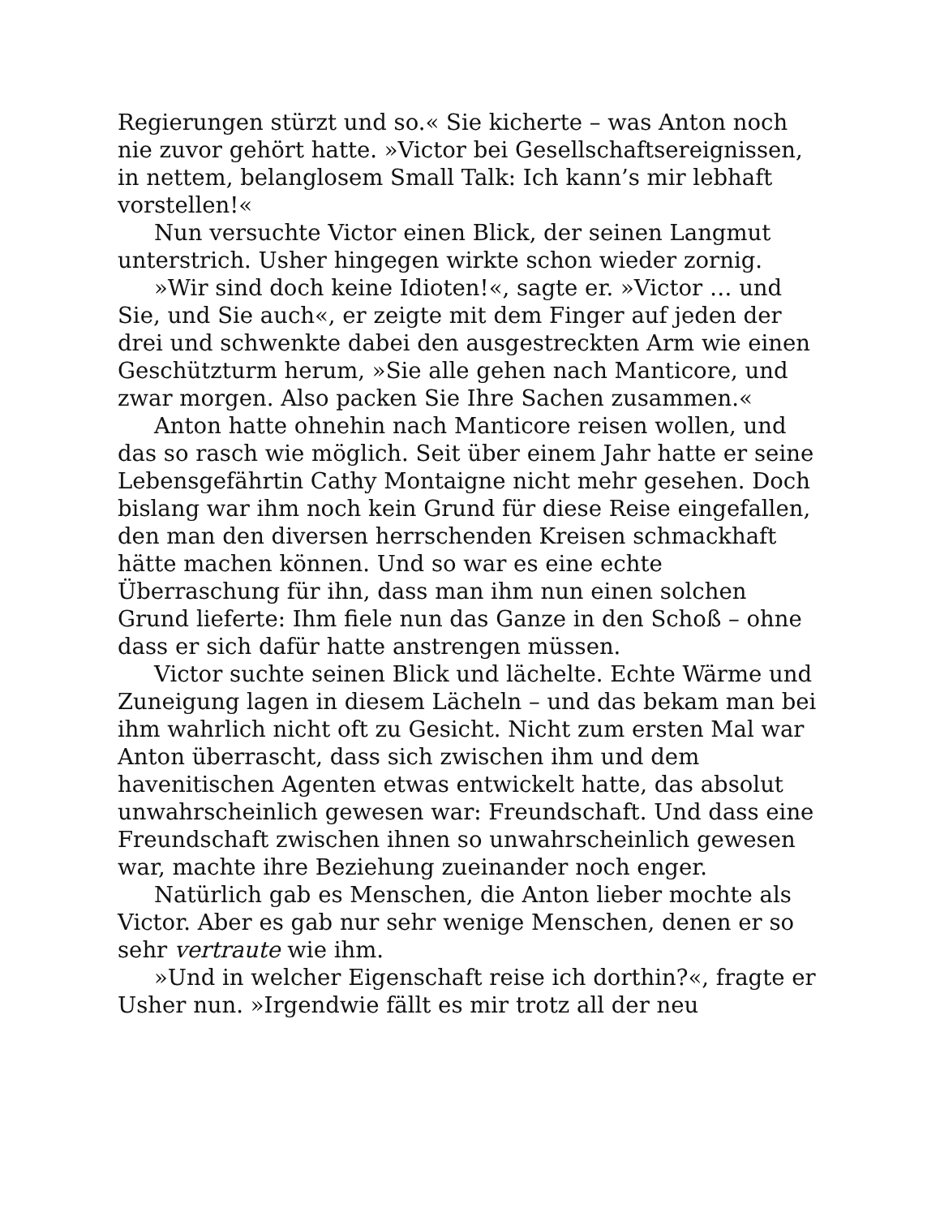Regierungen stürzt und so.« Sie kicherte – was Anton noch nie zuvor gehört hatte. »Victor bei Gesellschaftsereignissen, in nettem, belanglosem Small Talk: Ich kann’s mir lebhaft vorstellen!«
Nun versuchte Victor einen Blick, der seinen Langmut unterstrich. Usher hingegen wirkte schon wieder zornig.
»Wir sind doch keine Idioten!«, sagte er. »Victor … und Sie, und Sie auch«, er zeigte mit dem Finger auf jeden der drei und schwenkte dabei den ausgestreckten Arm wie einen Geschützturm herum, »Sie alle gehen nach Manticore, und zwar morgen. Also packen Sie Ihre Sachen zusammen.«
Anton hatte ohnehin nach Manticore reisen wollen, und das so rasch wie möglich. Seit über einem Jahr hatte er seine Lebensgefährtin Cathy Montaigne nicht mehr gesehen. Doch bislang war ihm noch kein Grund für diese Reise eingefallen, den man den diversen herrschenden Kreisen schmackhaft hätte machen können. Und so war es eine echte Überraschung für ihn, dass man ihm nun einen solchen Grund lieferte: Ihm fiele nun das Ganze in den Schoß – ohne dass er sich dafür hatte anstrengen müssen.
Victor suchte seinen Blick und lächelte. Echte Wärme und Zuneigung lagen in diesem Lächeln – und das bekam man bei ihm wahrlich nicht oft zu Gesicht. Nicht zum ersten Mal war Anton überrascht, dass sich zwischen ihm und dem havenitischen Agenten etwas entwickelt hatte, das absolut unwahrscheinlich gewesen war: Freundschaft. Und dass eine Freundschaft zwischen ihnen so unwahrscheinlich gewesen war, machte ihre Beziehung zueinander noch enger.
Natürlich gab es Menschen, die Anton lieber mochte als Victor. Aber es gab nur sehr wenige Menschen, denen er so sehr vertraute wie ihm.
»Und in welcher Eigenschaft reise ich dorthin?«, fragte er Usher nun. »Irgendwie fällt es mir trotz all der neu